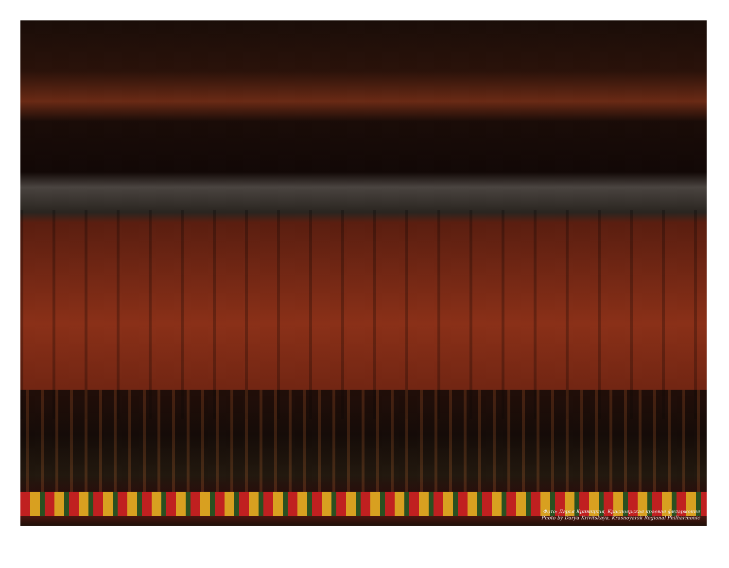Фото: Дарья Кривицкая, Красноярская краевая филармония
Photo by Darya Krivitskaya, Krasnoyarsk Regional Philharmonic